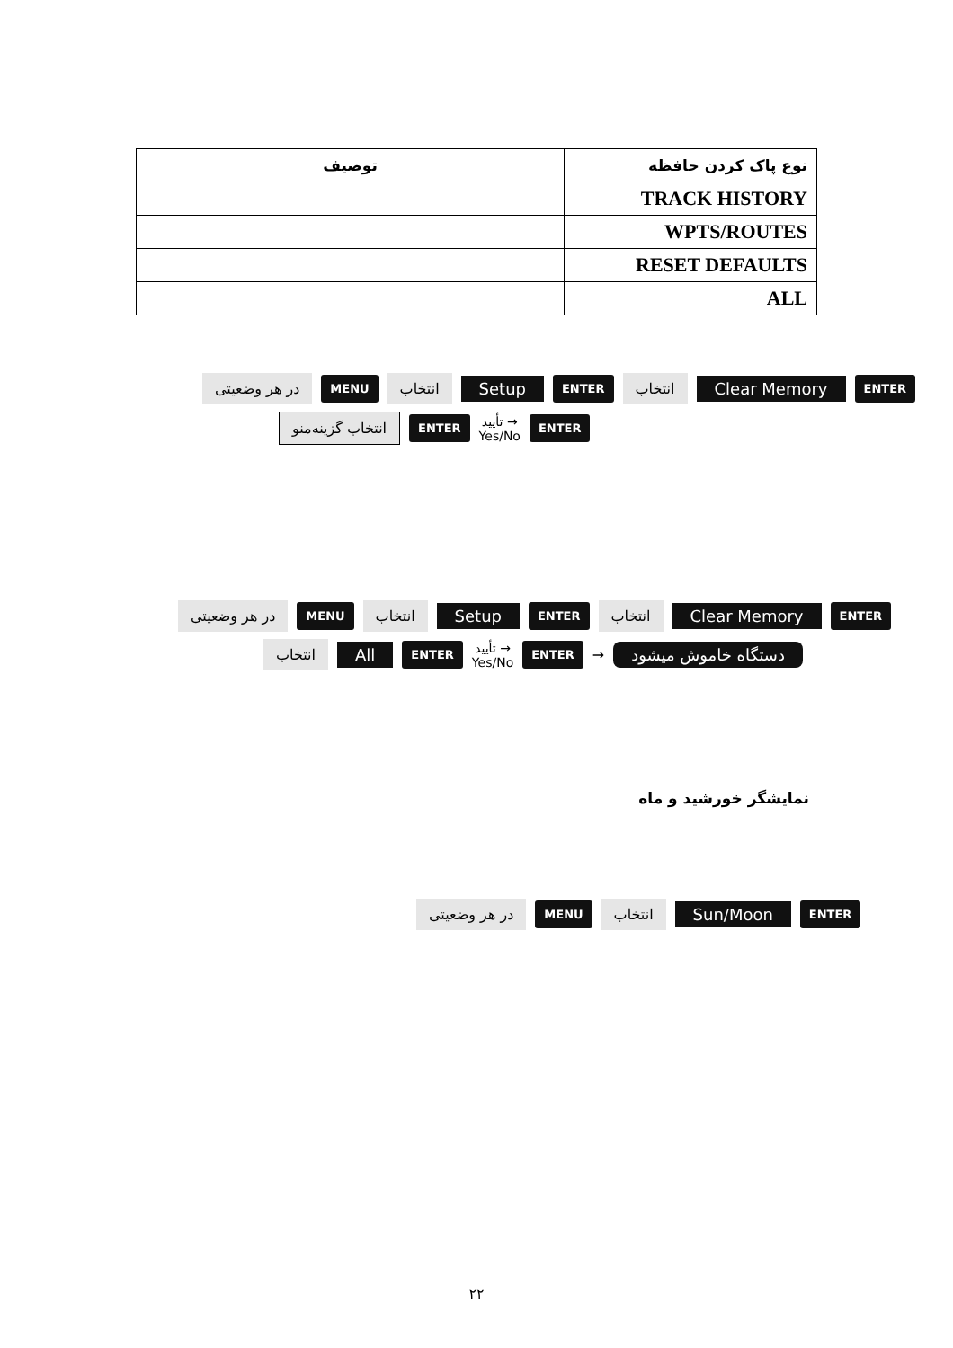| نوع پاک کردن حافظه | توصیف |
| --- | --- |
| TRACK HISTORY | |
| WPTS/ROUTES | |
| RESET DEFAULTS | |
| ALL | |
در هر وضعیتی MENU انتخاب Setup ENTER انتخاب Clear Memory ENTER
انتخاب گزینه‌منو ENTER تأیید →
Yes/No ENTER
در هر وضعیتی MENU انتخاب Setup ENTER انتخاب Clear Memory ENTER
انتخاب All ENTER تأیید →
Yes/No ENTER → دستگاه خاموش میشود
نمایشگر خورشید و ماه
در هر وضعیتی MENU انتخاب Sun/Moon ENTER
۲۲